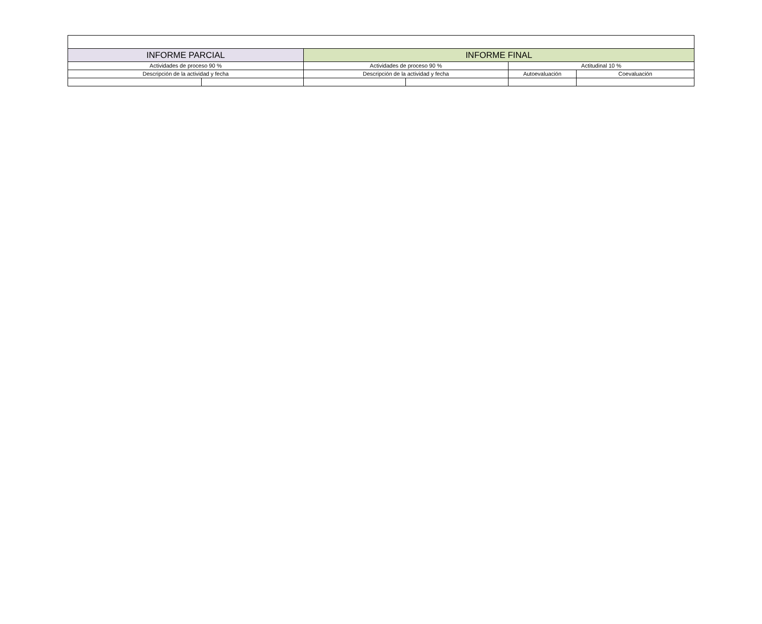| INFORME PARCIAL | | INFORME FINAL | | | |
| Actividades de proceso 90 % | | Actividades de proceso 90 % | | Actitudinal 10 % | |
| Descripción de la actividad y fecha | | Descripción de la actividad y fecha | | Autoevaluación | Coevaluación |